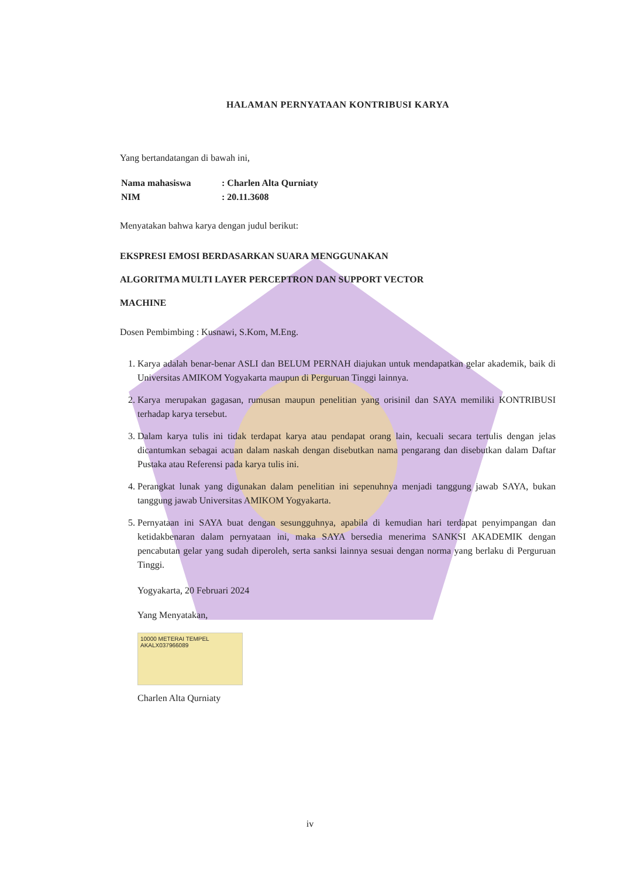HALAMAN PERNYATAAN KONTRIBUSI KARYA
Yang bertandatangan di bawah ini,
| Nama mahasiswa | : Charlen Alta Qurniaty |
| NIM | : 20.11.3608 |
Menyatakan bahwa karya dengan judul berikut:
EKSPRESI EMOSI BERDASARKAN SUARA MENGGUNAKAN
ALGORITMA MULTI LAYER PERCEPTRON DAN SUPPORT VECTOR
MACHINE
Dosen Pembimbing : Kusnawi, S.Kom, M.Eng.
1. Karya adalah benar-benar ASLI dan BELUM PERNAH diajukan untuk mendapatkan gelar akademik, baik di Universitas AMIKOM Yogyakarta maupun di Perguruan Tinggi lainnya.
2. Karya merupakan gagasan, rumusan maupun penelitian yang orisinil dan SAYA memiliki KONTRIBUSI terhadap karya tersebut.
3. Dalam karya tulis ini tidak terdapat karya atau pendapat orang lain, kecuali secara tertulis dengan jelas dicantumkan sebagai acuan dalam naskah dengan disebutkan nama pengarang dan disebutkan dalam Daftar Pustaka atau Referensi pada karya tulis ini.
4. Perangkat lunak yang digunakan dalam penelitian ini sepenuhnya menjadi tanggung jawab SAYA, bukan tanggung jawab Universitas AMIKOM Yogyakarta.
5. Pernyataan ini SAYA buat dengan sesungguhnya, apabila di kemudian hari terdapat penyimpangan dan ketidakbenaran dalam pernyataan ini, maka SAYA bersedia menerima SANKSI AKADEMIK dengan pencabutan gelar yang sudah diperoleh, serta sanksi lainnya sesuai dengan norma yang berlaku di Perguruan Tinggi.
Yogyakarta, 20 Februari 2024
Yang Menyatakan,
10000 METERAI TEMPEL
AKALX037966089
Charlen Alta Qurniaty
iv